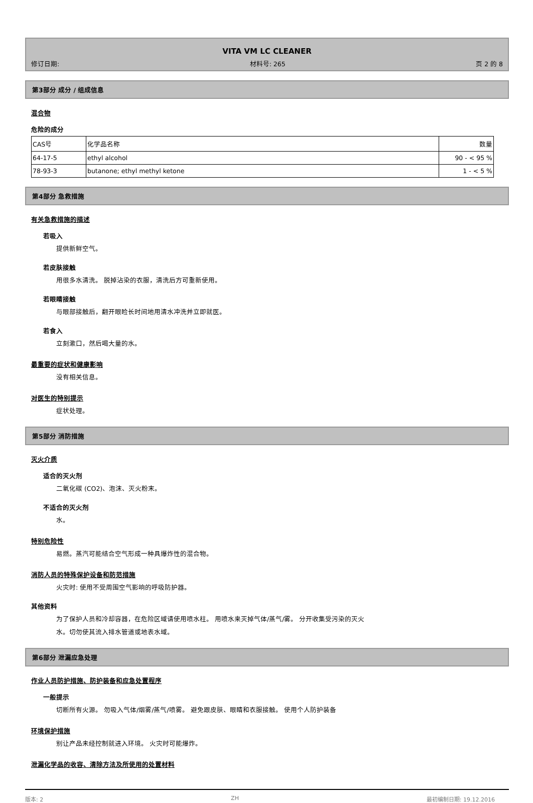VITA VM LC CLEANER
修订日期: 材料号: 265 页 2 的 8
第3部分 成分 / 组成信息
混合物
危险的成分
| CAS号 | 化学品名称 | 数量 |
| 64-17-5 | ethyl alcohol | 90 - < 95 % |
| 78-93-3 | butanone; ethyl methyl ketone | 1 - < 5 % |
第4部分 急救措施
有关急救措施的描述
若吸入
提供新鲜空气。
若皮肤接触
用很多水清洗。 脱掉沾染的衣服，清洗后方可重新使用。
若眼睛接触
与眼部接触后，翻开眼睑长时间地用清水冲洗并立即就医。
若食入
立刻漱口，然后喝大量的水。
最重要的症状和健康影响
没有相关信息。
对医生的特别提示
症状处理。
第5部分 消防措施
灭火介质
适合的灭火剂
二氧化碳 (CO2)、泡沫、灭火粉末。
不适合的灭火剂
水。
特别危险性
易燃。蒸汽可能结合空气形成一种具爆炸性的混合物。
消防人员的特殊保护设备和防范措施
火灾时: 使用不受周围空气影响的呼吸防护器。
其他资料
为了保护人员和冷却容器，在危险区域请使用喷水柱。 用喷水来灭掉气体/蒸气/雾。 分开收集受污染的灭火
水。切勿使其流入排水管道或地表水域。
第6部分 泄漏应急处理
作业人员防护措施、防护装备和应急处置程序
一般提示
切断所有火源。 勿吸入气体/烟雾/蒸气/喷雾。 避免跟皮肤、眼睛和衣服接触。 使用个人防护装备
环境保护措施
别让产品未经控制就进入环境。 火灾时可能爆炸。
泄漏化学品的收容、清除方法及所使用的处置材料
版本: 2 ZH 最初编制日期: 19.12.2016